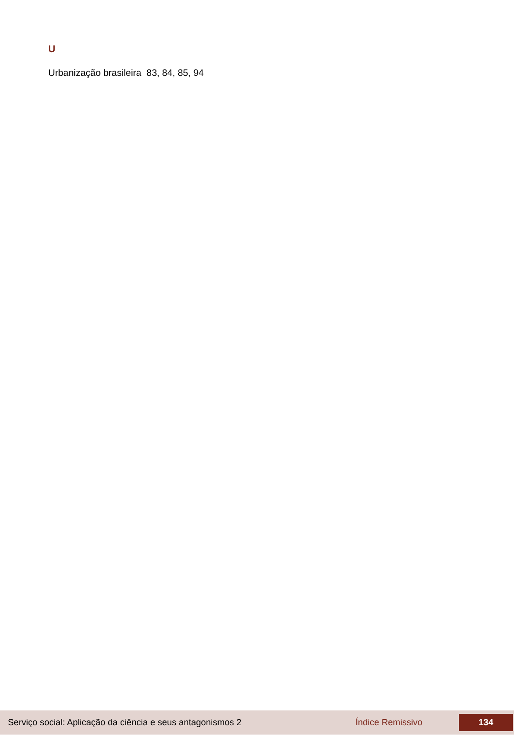U
Urbanização brasileira 83, 84, 85, 94
Serviço social: Aplicação da ciência e seus antagonismos 2 Índice Remissivo 134